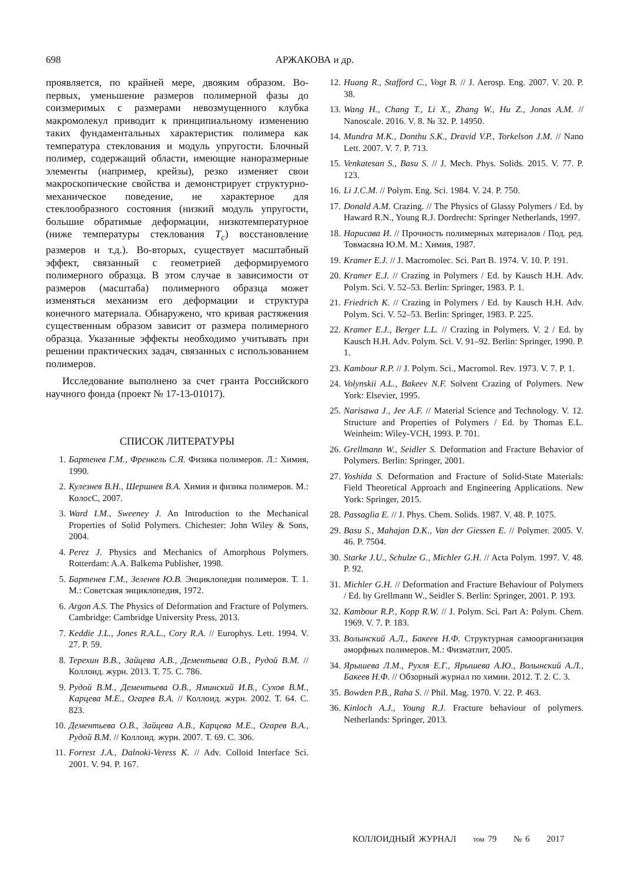698
АРЖАКОВА и др.
проявляется, по крайней мере, двояким образом. Во-первых, уменьшение размеров полимерной фазы до соизмеримых с размерами невозмущенного клубка макромолекул приводит к принципиальному изменению таких фундаментальных характеристик полимера как температура стеклования и модуль упругости. Блочный полимер, содержащий области, имеющие наноразмерные элементы (например, крейзы), резко изменяет свои макроскопические свойства и демонстрирует структурно-механическое поведение, не характерное для стеклообразного состояния (низкий модуль упругости, большие обратимые деформации, низкотемпературное (ниже температуры стеклования T<sub>с</sub>) восстановление размеров и т.д.). Во-вторых, существует масштабный эффект, связанный с геометрией деформируемого полимерного образца. В этом случае в зависимости от размеров (масштаба) полимерного образца может изменяться механизм его деформации и структура конечного материала. Обнаружено, что кривая растяжения существенным образом зависит от размера полимерного образца. Указанные эффекты необходимо учитывать при решении практических задач, связанных с использованием полимеров.
Исследование выполнено за счет гранта Российского научного фонда (проект № 17-13-01017).
СПИСОК ЛИТЕРАТУРЫ
1. Бартенев Г.М., Френкель С.Я. Физика полимеров. Л.: Химия, 1990.
2. Кулезнев В.Н., Шершнев В.А. Химия и физика полимеров. М.: КолосС, 2007.
3. Ward I.M., Sweeney J. An Introduction to the Mechanical Properties of Solid Polymers. Chichester: John Wiley & Sons, 2004.
4. Perez J. Physics and Mechanics of Amorphous Polymers. Rotterdam: A.A. Balkema Publisher, 1998.
5. Бартенев Г.М., Зеленев Ю.В. Энциклопедия полимеров. Т. 1. М.: Советская энциклопедия, 1972.
6. Argon A.S. The Physics of Deformation and Fracture of Polymers. Cambridge: Cambridge University Press, 2013.
7. Keddie J.L., Jones R.A.L., Cory R.A. // Europhys. Lett. 1994. V. 27. P. 59.
8. Терехин В.В., Зайцева А.В., Дементьева О.В., Рудой В.М. // Коллоид. журн. 2013. Т. 75. С. 786.
9. Рудой В.М., Дементьева О.В., Яминский И.В., Сухов В.М., Карцева М.Е., Огарев В.А. // Коллоид. журн. 2002. Т. 64. С. 823.
10. Дементьева О.В., Зайцева А.В., Карцева М.Е., Огарев В.А., Рудой В.М. // Коллоид. журн. 2007. Т. 69. С. 306.
11. Forrest J.A., Dalnoki-Veress K. // Adv. Colloid Interface Sci. 2001. V. 94. P. 167.
12. Huang R., Stafford C., Vogt B. // J. Aerosp. Eng. 2007. V. 20. P. 38.
13. Wang H., Chang T., Li X., Zhang W., Hu Z., Jonas A.M. // Nanoscale. 2016. V. 8. № 32. P. 14950.
14. Mundra M.K., Donthu S.K., Dravid V.P., Torkelson J.M. // Nano Lett. 2007. V. 7. P. 713.
15. Venkatesan S., Basu S. // J. Mech. Phys. Solids. 2015. V. 77. P. 123.
16. Li J.C.M. // Polym. Eng. Sci. 1984. V. 24. P. 750.
17. Donald A.M. Crazing. // The Physics of Glassy Polymers / Ed. by Haward R.N., Young R.J. Dordrecht: Springer Netherlands, 1997.
18. Нарисава И. // Прочность полимерных материалов / Под. ред. Товмасяна Ю.М. М.: Химия, 1987.
19. Kramer E.J. // J. Macromolec. Sci. Part B. 1974. V. 10. P. 191.
20. Kramer E.J. // Crazing in Polymers / Ed. by Kausch H.H. Adv. Polym. Sci. V. 52–53. Berlin: Springer, 1983. P. 1.
21. Friedrich K. // Crazing in Polymers / Ed. by Kausch H.H. Adv. Polym. Sci. V. 52–53. Berlin: Springer, 1983. P. 225.
22. Kramer E.J., Berger L.L. // Crazing in Polymers. V. 2 / Ed. by Kausch H.H. Adv. Polym. Sci. V. 91–92. Berlin: Springer, 1990. P. 1.
23. Kambour R.P. // J. Polym. Sci., Macromol. Rev. 1973. V. 7. P. 1.
24. Volynskii A.L., Bakeev N.F. Solvent Crazing of Polymers. New York: Elsevier, 1995.
25. Narisawa J., Jee A.F. // Material Science and Technology. V. 12. Structure and Properties of Polymers / Ed. by Thomas E.L. Weinheim: Wiley-VCH, 1993. P. 701.
26. Grellmann W., Seidler S. Deformation and Fracture Behavior of Polymers. Berlin: Springer, 2001.
27. Yoshida S. Deformation and Fracture of Solid-State Materials: Field Theoretical Approach and Engineering Applications. New York: Springer, 2015.
28. Passaglia E. // J. Phys. Chem. Solids. 1987. V. 48. P. 1075.
29. Basu S., Mahajan D.K., Van der Giessen E. // Polymer. 2005. V. 46. P. 7504.
30. Starke J.U., Schulze G., Michler G.H. // Acta Polym. 1997. V. 48. P. 92.
31. Michler G.H. // Deformation and Fracture Behaviour of Polymers / Ed. by Grellmann W., Seidler S. Berlin: Springer, 2001. P. 193.
32. Kambour R.P., Kopp R.W. // J. Polym. Sci. Part A: Polym. Chem. 1969. V. 7. P. 183.
33. Волынский А.Л., Бакеев Н.Ф. Структурная самоорганизация аморфных полимеров. М.: Физматлит, 2005.
34. Ярышева Л.М., Рухля Е.Г., Ярышева А.Ю., Волынский А.Л., Бакеев Н.Ф. // Обзорный журнал по химии. 2012. Т. 2. С. 3.
35. Bowden P.B., Raha S. // Phil. Mag. 1970. V. 22. P. 463.
36. Kinloch A.J., Young R.J. Fracture behaviour of polymers. Netherlands: Springer, 2013.
КОЛЛОИДНЫЙ ЖУРНАЛ том 79 № 6 2017